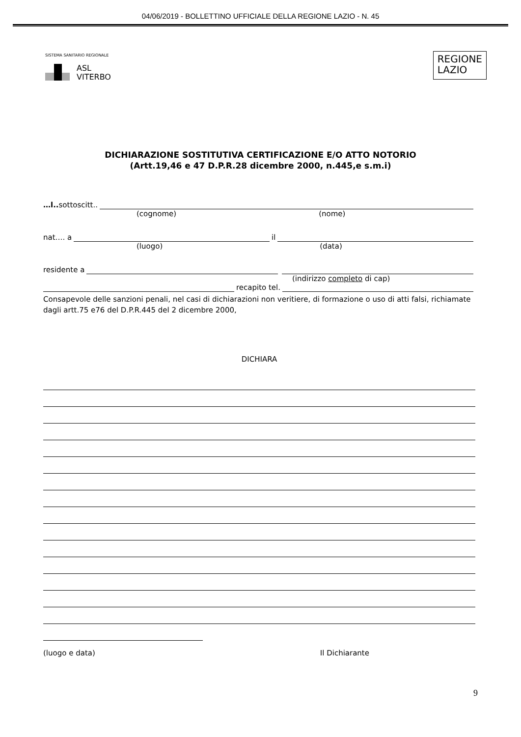04/06/2019 - BOLLETTINO UFFICIALE DELLA REGIONE LAZIO - N. 45
SISTEMA SANITARIO REGIONALE
ASL
VITERBO
REGIONE
LAZIO
DICHIARAZIONE SOSTITUTIVA CERTIFICAZIONE E/O ATTO NOTORIO
(Artt.19,46 e 47 D.P.R.28 dicembre 2000, n.445,e s.m.i)
…l.. sottoscitt..
(cognome) (nome)
nat…. a il
(luogo) (data)
residente a
(indirizzo completo di cap)
recapito tel.
Consapevole delle sanzioni penali, nel casi di dichiarazioni non veritiere, di formazione o uso di atti falsi, richiamate dagli artt.75 e76 del D.P.R.445 del 2 dicembre 2000,
DICHIARA
(luogo e data) Il Dichiarante
9